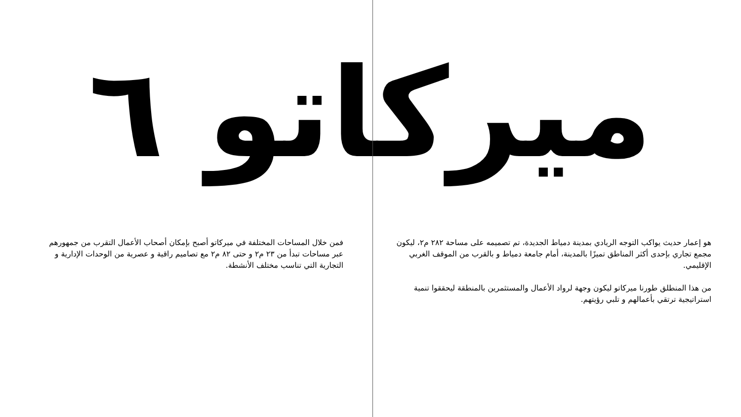ميركاتو ٦
هو إعمار حديث يواكب التوجه الريادي بمدينة دمياط الجديدة، تم تصميمه على مساحة ٢٨٢ م٢، ليكون مجمع تجاري بإحدى أكثر المناطق تميزًا بالمدينة، أمام جامعة دمياط و بالقرب من الموقف الغربي الإقليمي.
من هذا المنطلق طورنا ميركاتو ليكون وجهة لرواد الأعمال والمستثمرين بالمنطقة ليحققوا تنمية استراتيجية ترتقي بأعمالهم و تلبي رؤيتهم.
فمن خلال المساحات المختلفة في ميركاتو أصبح بإمكان أصحاب الأعمال التقرب من جمهورهم عبر مساحات تبدأ من ٢٣ م٢ و حتى ٨٢ م٢ مع تصاميم راقية و عصرية من الوحدات الإدارية و التجارية التي تناسب مختلف الأنشطة.